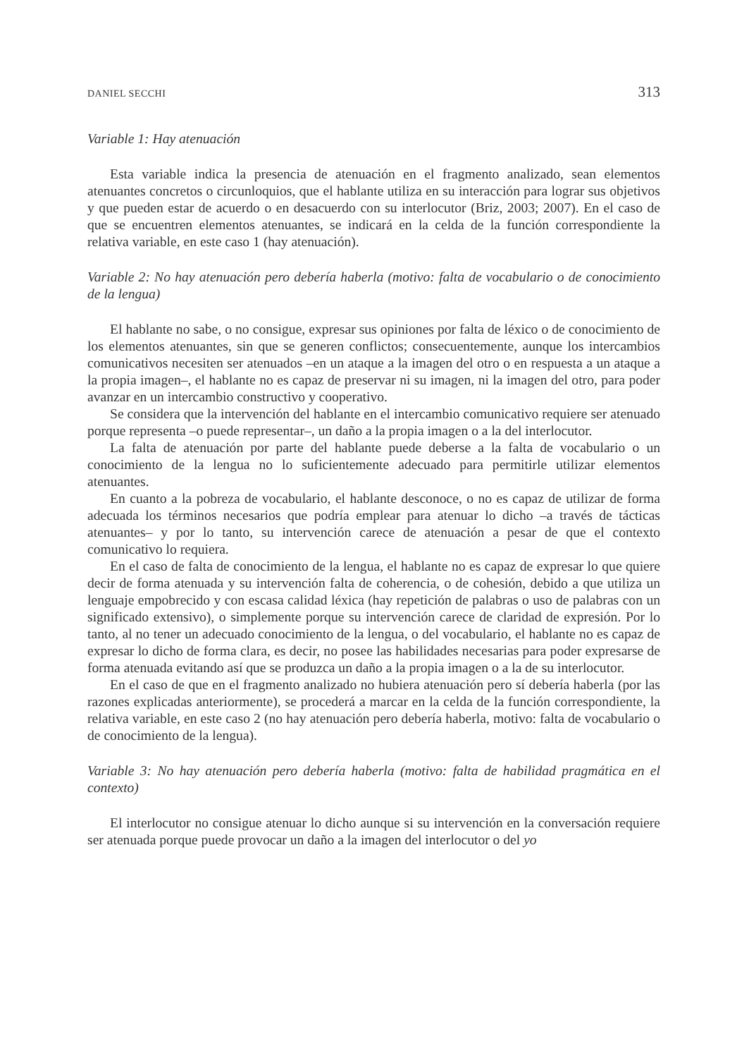DANIEL SECCHI 313
Variable 1: Hay atenuación
Esta variable indica la presencia de atenuación en el fragmento analizado, sean elementos atenuantes concretos o circunloquios, que el hablante utiliza en su interacción para lograr sus objetivos y que pueden estar de acuerdo o en desacuerdo con su interlocutor (Briz, 2003; 2007). En el caso de que se encuentren elementos atenuantes, se indicará en la celda de la función correspondiente la relativa variable, en este caso 1 (hay atenuación).
Variable 2: No hay atenuación pero debería haberla (motivo: falta de vocabulario o de conocimiento de la lengua)
El hablante no sabe, o no consigue, expresar sus opiniones por falta de léxico o de conocimiento de los elementos atenuantes, sin que se generen conflictos; consecuentemente, aunque los intercambios comunicativos necesiten ser atenuados –en un ataque a la imagen del otro o en respuesta a un ataque a la propia imagen–, el hablante no es capaz de preservar ni su imagen, ni la imagen del otro, para poder avanzar en un intercambio constructivo y cooperativo.
Se considera que la intervención del hablante en el intercambio comunicativo requiere ser atenuado porque representa –o puede representar–, un daño a la propia imagen o a la del interlocutor.
La falta de atenuación por parte del hablante puede deberse a la falta de vocabulario o un conocimiento de la lengua no lo suficientemente adecuado para permitirle utilizar elementos atenuantes.
En cuanto a la pobreza de vocabulario, el hablante desconoce, o no es capaz de utilizar de forma adecuada los términos necesarios que podría emplear para atenuar lo dicho –a través de tácticas atenuantes– y por lo tanto, su intervención carece de atenuación a pesar de que el contexto comunicativo lo requiera.
En el caso de falta de conocimiento de la lengua, el hablante no es capaz de expresar lo que quiere decir de forma atenuada y su intervención falta de coherencia, o de cohesión, debido a que utiliza un lenguaje empobrecido y con escasa calidad léxica (hay repetición de palabras o uso de palabras con un significado extensivo), o simplemente porque su intervención carece de claridad de expresión. Por lo tanto, al no tener un adecuado conocimiento de la lengua, o del vocabulario, el hablante no es capaz de expresar lo dicho de forma clara, es decir, no posee las habilidades necesarias para poder expresarse de forma atenuada evitando así que se produzca un daño a la propia imagen o a la de su interlocutor.
En el caso de que en el fragmento analizado no hubiera atenuación pero sí debería haberla (por las razones explicadas anteriormente), se procederá a marcar en la celda de la función correspondiente, la relativa variable, en este caso 2 (no hay atenuación pero debería haberla, motivo: falta de vocabulario o de conocimiento de la lengua).
Variable 3: No hay atenuación pero debería haberla (motivo: falta de habilidad pragmática en el contexto)
El interlocutor no consigue atenuar lo dicho aunque si su intervención en la conversación requiere ser atenuada porque puede provocar un daño a la imagen del interlocutor o del yo